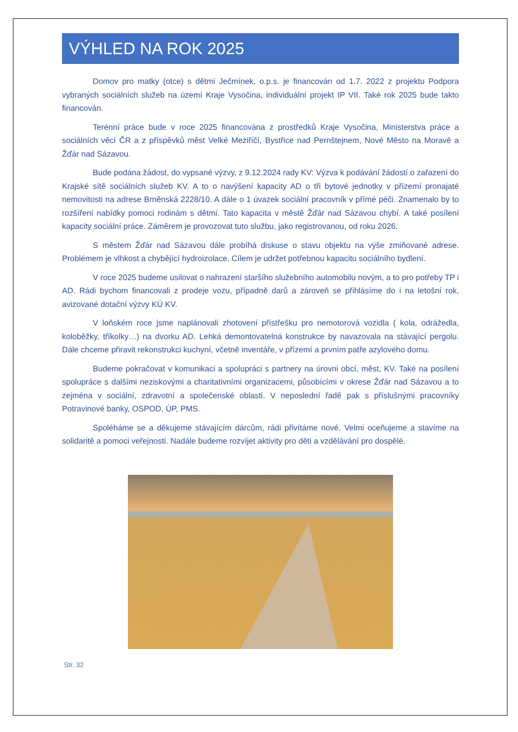VÝHLED NA ROK 2025
Domov pro matky (otce) s dětmi Ječmínek, o.p.s. je financován od 1.7. 2022 z projektu Podpora vybraných sociálních služeb na území Kraje Vysočina, individuální projekt IP VII. Také rok 2025 bude takto financován.
Terénní práce bude v roce 2025 financována z prostředků Kraje Vysočina, Ministerstva práce a sociálních věcí ČR a z příspěvků měst Velké Meziříčí, Bystřice nad Pernštejnem, Nové Město na Moravě a Žďár nad Sázavou.
Bude podána žádost, do vypsané výzvy, z 9.12.2024 rady KV: Výzva k podávání žádostí o zařazení do Krajské sítě sociálních služeb KV. A to o navýšení kapacity AD o tři bytové jednotky v přízemí pronajaté nemovitosti na adrese Brněnská 2228/10. A dále o 1 úvazek sociální pracovník v přímé péči. Znamenalo by to rozšíření nabídky pomoci rodinám s dětmi. Tato kapacita v městě Žďár nad Sázavou chybí. A také posílení kapacity sociální práce. Záměrem je provozovat tuto službu, jako registrovanou, od roku 2026.
S městem Žďár nad Sázavou dále probíhá diskuse o stavu objektu na výše zmiňované adrese. Problémem je vlhkost a chybějící hydroizolace. Cílem je udržet potřebnou kapacitu sociálního bydlení.
V roce 2025 budeme usilovat o nahrazení staršího služebního automobilu novým, a to pro potřeby TP i AD. Rádi bychom financovali z prodeje vozu, případně darů a zároveň se přihlásíme do i na letošní rok, avizované dotační výzvy KÚ KV.
V loňském roce jsme naplánovali zhotovení přístřešku pro nemotorová vozidla ( kola, odrážedla, koloběžky, tříkolky…) na dvorku AD. Lehká demontovatelná konstrukce by navazovala na stávající pergolu. Dále chceme přiravit rekonstrukci kuchyní, včetně inventáře, v přízemí a prvním patře azylového domu.
Budeme pokračovat v komunikaci a spolupráci s partnery na úrovni obcí, měst, KV. Také na posílení spolupráce s dalšími neziskovými a charitativními organizacemi, působícími v okrese Žďár nad Sázavou a to zejména v sociální, zdravotní a společenské oblasti. V neposlední řadě pak s příslušnými pracovníky Potravinové banky, OSPOD, ÚP, PMS.
Spoléháme se a děkujeme stávajícím dárcům, rádi přivítáme nové. Velmi oceňujeme a stavíme na solidaritě a pomoci veřejnosti. Nadále budeme rozvíjet aktivity pro děti a vzdělávání pro dospělé.
Str. 32